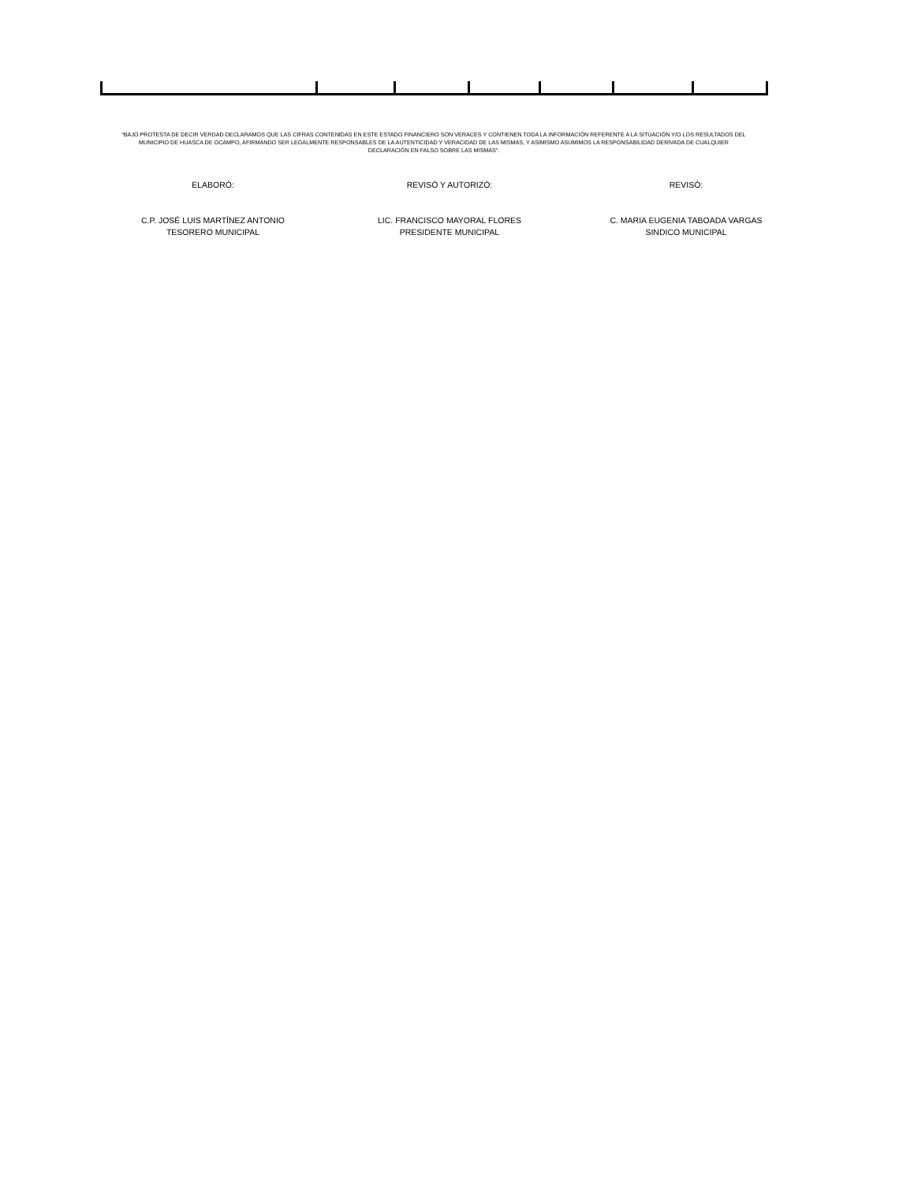“BAJO PROTESTA DE DECIR VERDAD DECLARAMOS QUE LAS CIFRAS CONTENIDAS EN ESTE ESTADO FINANCIERO SON VERACES Y CONTIENEN TODA LA INFORMACIÓN REFERENTE A LA SITUACIÓN Y/O LOS RESULTADOS DEL MUNICIPIO DE HUASCA DE OCAMPO, AFIRMANDO SER LEGALMENTE RESPONSABLES DE LA AUTENTICIDAD Y VERACIDAD DE LAS MISMAS, Y ASIMISMO ASUMIMOS LA RESPONSABILIDAD DERIVADA DE CUALQUIER DECLARACIÓN EN FALSO SOBRE LAS MISMAS”.
ELABORÓ: REVISÓ Y AUTORIZÓ: REVISÓ:
C.P. JOSÉ LUIS MARTÍNEZ ANTONIO
TESORERO MUNICIPAL
LIC. FRANCISCO MAYORAL FLORES
PRESIDENTE MUNICIPAL
C. MARIA EUGENIA TABOADA VARGAS
SINDICO MUNICIPAL